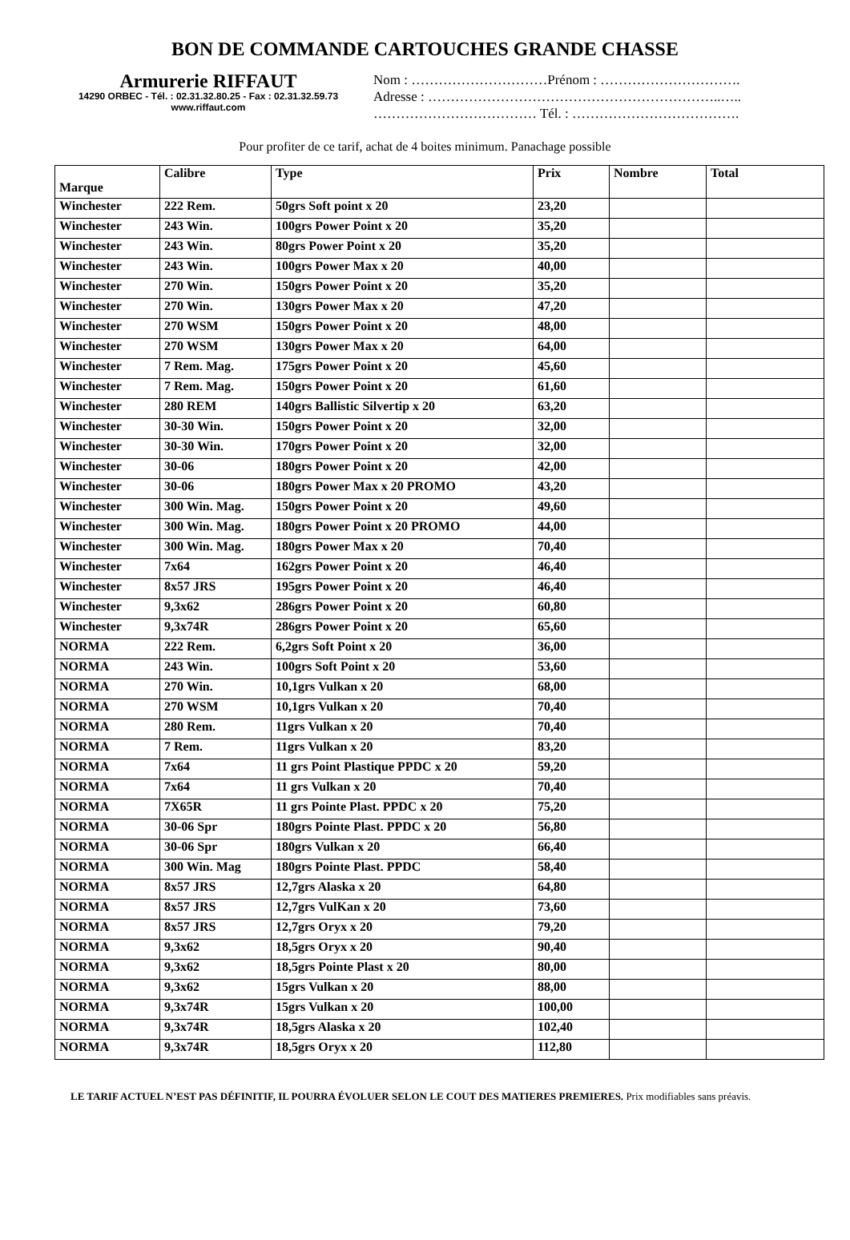BON DE COMMANDE CARTOUCHES GRANDE CHASSE
Armurerie RIFFAUT
14290 ORBEC - Tél. : 02.31.32.80.25 - Fax : 02.31.32.59.73
www.riffaut.com
Nom : …………………………Prénom : ………………………….
Adresse : ………………………………………………………..…..
……………………………… Tél. : ……………………………….
Pour profiter de ce tarif, achat de 4 boites minimum. Panachage possible
| Marque | Calibre | Type | Prix | Nombre | Total |
| --- | --- | --- | --- | --- | --- |
| Winchester | 222 Rem. | 50grs Soft point x 20 | 23,20 | | |
| Winchester | 243 Win. | 100grs Power Point x 20 | 35,20 | | |
| Winchester | 243 Win. | 80grs Power Point x 20 | 35,20 | | |
| Winchester | 243 Win. | 100grs Power Max x 20 | 40,00 | | |
| Winchester | 270 Win. | 150grs Power Point x 20 | 35,20 | | |
| Winchester | 270 Win. | 130grs Power Max x 20 | 47,20 | | |
| Winchester | 270 WSM | 150grs Power Point x 20 | 48,00 | | |
| Winchester | 270 WSM | 130grs Power Max x 20 | 64,00 | | |
| Winchester | 7 Rem. Mag. | 175grs Power Point x 20 | 45,60 | | |
| Winchester | 7 Rem. Mag. | 150grs Power Point x 20 | 61,60 | | |
| Winchester | 280 REM | 140grs Ballistic Silvertip x 20 | 63,20 | | |
| Winchester | 30-30 Win. | 150grs Power Point x 20 | 32,00 | | |
| Winchester | 30-30 Win. | 170grs Power Point x 20 | 32,00 | | |
| Winchester | 30-06 | 180grs Power Point x 20 | 42,00 | | |
| Winchester | 30-06 | 180grs Power Max x 20 PROMO | 43,20 | | |
| Winchester | 300 Win. Mag. | 150grs Power Point x 20 | 49,60 | | |
| Winchester | 300 Win. Mag. | 180grs Power Point x 20 PROMO | 44,00 | | |
| Winchester | 300 Win. Mag. | 180grs Power Max x 20 | 70,40 | | |
| Winchester | 7x64 | 162grs Power Point x 20 | 46,40 | | |
| Winchester | 8x57 JRS | 195grs Power Point x 20 | 46,40 | | |
| Winchester | 9,3x62 | 286grs Power Point x 20 | 60,80 | | |
| Winchester | 9,3x74R | 286grs Power Point x 20 | 65,60 | | |
| NORMA | 222 Rem. | 6,2grs Soft Point x 20 | 36,00 | | |
| NORMA | 243 Win. | 100grs Soft Point x 20 | 53,60 | | |
| NORMA | 270 Win. | 10,1grs Vulkan x 20 | 68,00 | | |
| NORMA | 270 WSM | 10,1grs Vulkan x 20 | 70,40 | | |
| NORMA | 280 Rem. | 11grs Vulkan x 20 | 70,40 | | |
| NORMA | 7 Rem. | 11grs Vulkan x 20 | 83,20 | | |
| NORMA | 7x64 | 11 grs Point Plastique PPDC x 20 | 59,20 | | |
| NORMA | 7x64 | 11 grs Vulkan x 20 | 70,40 | | |
| NORMA | 7X65R | 11 grs Pointe Plast. PPDC x 20 | 75,20 | | |
| NORMA | 30-06 Spr | 180grs Pointe Plast. PPDC x 20 | 56,80 | | |
| NORMA | 30-06 Spr | 180grs Vulkan x 20 | 66,40 | | |
| NORMA | 300 Win. Mag | 180grs Pointe Plast. PPDC | 58,40 | | |
| NORMA | 8x57 JRS | 12,7grs Alaska x 20 | 64,80 | | |
| NORMA | 8x57 JRS | 12,7grs VulKan x 20 | 73,60 | | |
| NORMA | 8x57 JRS | 12,7grs Oryx x 20 | 79,20 | | |
| NORMA | 9,3x62 | 18,5grs Oryx x 20 | 90,40 | | |
| NORMA | 9,3x62 | 18,5grs Pointe Plast x 20 | 80,00 | | |
| NORMA | 9,3x62 | 15grs Vulkan x 20 | 88,00 | | |
| NORMA | 9,3x74R | 15grs Vulkan x 20 | 100,00 | | |
| NORMA | 9,3x74R | 18,5grs Alaska x 20 | 102,40 | | |
| NORMA | 9,3x74R | 18,5grs Oryx x 20 | 112,80 | | |
LE TARIF ACTUEL N’EST PAS DÉFINITIF, IL POURRA ÉVOLUER SELON LE COUT DES MATIERES PREMIERES. Prix modifiables sans préavis.